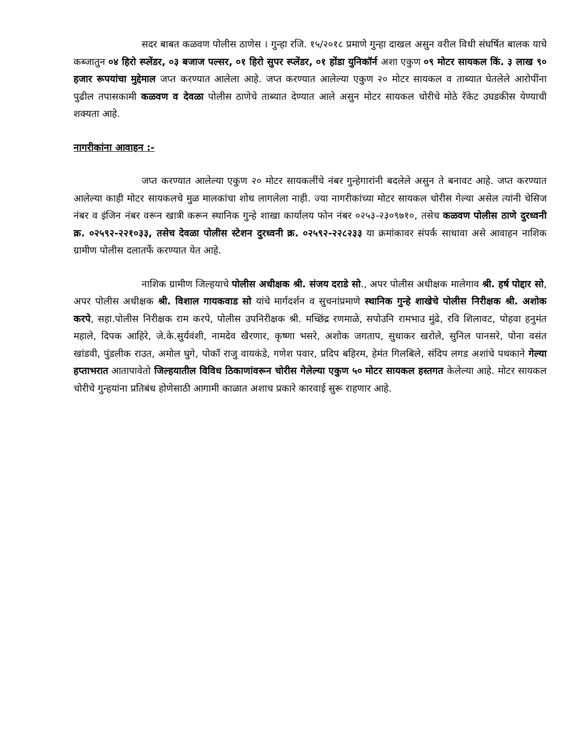सदर बाबत कळवण पोलीस ठाणेस । गुन्हा रजि. १५/२०१८ प्रमाणे गुन्हा दाखल असुन वरील विधी संघर्षित बालक याचे कब्जातुन ०४ हिरो स्प्लेंडर, ०३ बजाज पल्सर, ०१ हिरो सुपर स्प्लेंडर, ०१ होंडा युनिकॉर्न अशा एकुण ०९ मोटर सायकल किं. ३ लाख ९० हजार रूपयांचा मुद्देमाल जप्त करण्यात आलेला आहे. जप्त करण्यात आलेल्या एकुण २० मोटर सायकल व ताब्यात घेतलेले आरोपींना पुढील तपासकामी कळवण व देवळा पोलीस ठाणेचे ताब्यात देण्यात आले असुन मोटर सायकल चोरीचे मोठे रॅकेट उघडकीस येण्याची शक्यता आहे.
नागरीकांना आवाहन :-
जप्त करण्यात आलेल्या एकुण २० मोटर सायकलींचे नंबर गुन्हेगारांनी बदलेले असुन ते बनावट आहे. जप्त करण्यात आलेल्या काही मोटर सायकलचे मुळ मालकांचा शोध लागलेला नाही. ज्या नागरीकांच्या मोटर सायकल चोरीस गेल्या असेल त्यांनी चेसिज नंबर व इंजिन नंबर वरून खात्री करून स्थानिक गुन्हे शाखा कार्यालय फोन नंबर ०२५३-२३०९७१०, तसेच कळवण पोलीस ठाणे दुरध्वनी क्र. ०२५९२-२२१०३३, तसेच देवळा पोलीस स्टेशन दुरध्वनी क्र. ०२५९२-२२८२३३ या क्रमांकावर संपर्क साधावा असे आवाहन नाशिक ग्रामीण पोलीस दलातर्फे करण्यात येत आहे.
नाशिक ग्रामीण जिल्हयाचे पोलीस अधीक्षक श्री. संजय दराडे सो., अपर पोलीस अधीक्षक मालेगाव श्री. हर्ष पोद्दार सो, अपर पोलीस अधीक्षक श्री. विशाल गायकवाड सो यांचे मार्गदर्शन व सुचनांप्रमाणे स्थानिक गुन्हे शाखेचे पोलीस निरीक्षक श्री. अशोक करपे, सहा.पोलीस निरीक्षक राम करपे, पोलीस उपनिरीक्षक श्री. मच्छिंद्र रणमाळे, सपोउनि रामभाउ मुंढे, रवि शिलावट, पोहवा हनुमंत महाले, दिपक आहिरे, जे.के.सुर्यवंशी, नामदेव खैरणार, कृष्णा भसरे, अशोक जगताप, सुधाकर खरोले, सुनिल पानसरे, पोना वसंत खांडवी, पुंडलीक राउत, अमोल घुगे, पोकॉ राजु वायकंडे, गणेश पवार, प्रदिप बहिरम, हेमंत गिलबिले, संदिप लगड अशांचे पथकाने गेल्या हप्ताभरात आतापावेतो जिल्हयातील विविध ठिकाणांवरून चोरीस गेलेल्या एकुण ५० मोटर सायकल हस्तगत केलेल्या आहे. मोटर सायकल चोरीचे गुन्हयांना प्रतिबंध होणेसाठी आगामी काळात अशाच प्रकारे कारवाई सुरू राहणार आहे.